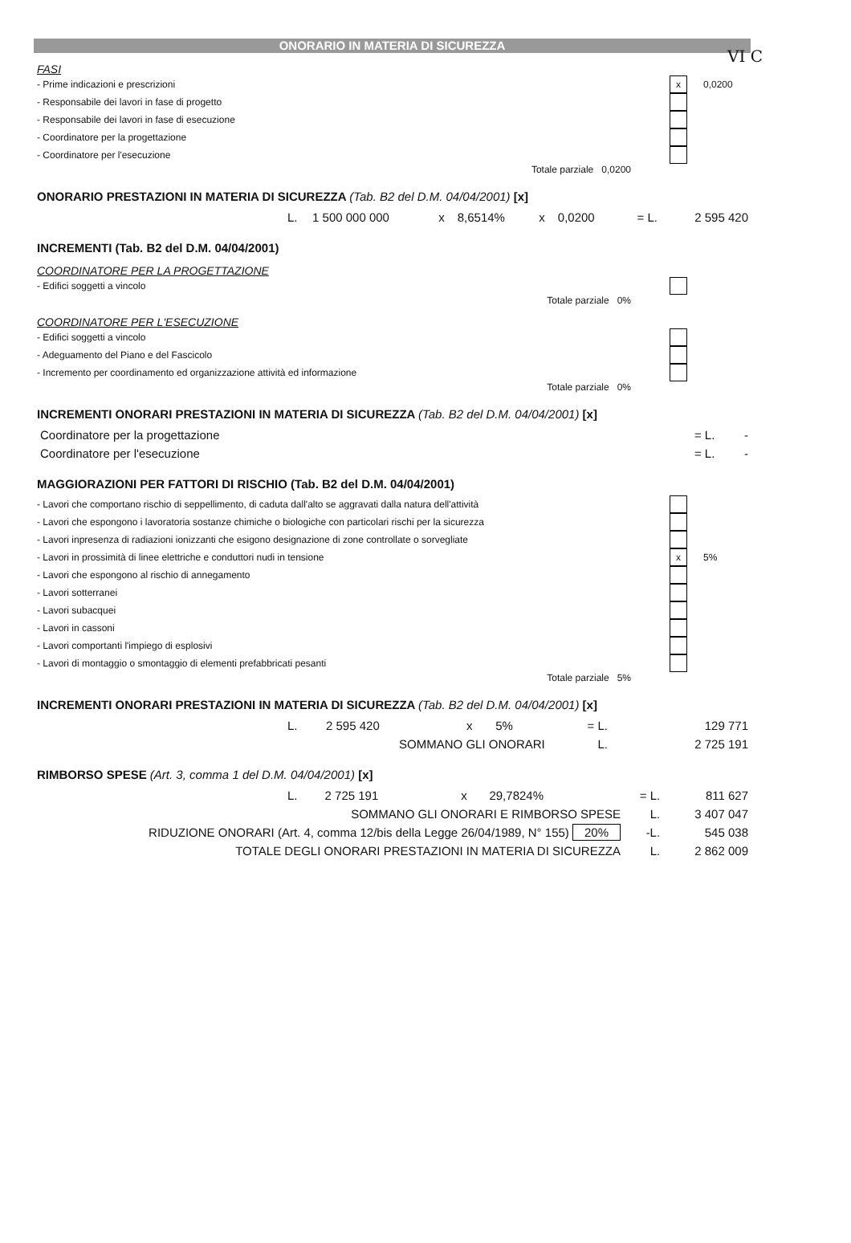VI C
ONORARIO IN MATERIA DI SICUREZZA
FASI
- Prime indicazioni e prescrizioni x 0,0200
- Responsabile dei lavori in fase di progetto
- Responsabile dei lavori in fase di esecuzione
- Coordinatore per la progettazione
- Coordinatore per l'esecuzione
Totale parziale 0,0200
ONORARIO PRESTAZIONI IN MATERIA DI SICUREZZA (Tab. B2 del D.M. 04/04/2001) [x]
| | L. | 1 500 000 000 | x | 8,6514% | x | 0,0200 | = L. | 2 595 420 |
INCREMENTI (Tab. B2 del D.M. 04/04/2001)
COORDINATORE PER LA PROGETTAZIONE
- Edifici soggetti a vincolo
Totale parziale 0%
COORDINATORE PER L'ESECUZIONE
- Edifici soggetti a vincolo
- Adeguamento del Piano e del Fascicolo
- Incremento per coordinamento ed organizzazione attività ed informazione
Totale parziale 0%
INCREMENTI ONORARI PRESTAZIONI IN MATERIA DI SICUREZZA (Tab. B2 del D.M. 04/04/2001) [x]
| Coordinatore per la progettazione | = L. | - |
| Coordinatore per l'esecuzione | = L. | - |
MAGGIORAZIONI PER FATTORI DI RISCHIO (Tab. B2 del D.M. 04/04/2001)
- Lavori che comportano rischio di seppellimento, di caduta dall'alto se aggravati dalla natura dell'attività
- Lavori che espongono i lavoratoria sostanze chimiche o biologiche con particolari rischi per la sicurezza
- Lavori inpresenza di radiazioni ionizzanti che esigono designazione di zone controllate o sorvegliate
- Lavori in prossimità di linee elettriche e conduttori nudi in tensione x 5%
- Lavori che espongono al rischio di annegamento
- Lavori sotterranei
- Lavori subacquei
- Lavori in cassoni
- Lavori comportanti l'impiego di esplosivi
- Lavori di montaggio o smontaggio di elementi prefabbricati pesanti
Totale parziale 5%
INCREMENTI ONORARI PRESTAZIONI IN MATERIA DI SICUREZZA (Tab. B2 del D.M. 04/04/2001) [x]
| | L. | 2 595 420 | x | 5% | = L. | 129 771 |
| SOMMANO GLI ONORARI | | | | | L. | 2 725 191 |
RIMBORSO SPESE (Art. 3, comma 1 del D.M. 04/04/2001) [x]
| | L. | 2 725 191 | x | 29,7824% | = L. | 811 627 |
| SOMMANO GLI ONORARI E RIMBORSO SPESE | | | | | L. | 3 407 047 |
| RIDUZIONE ONORARI (Art. 4, comma 12/bis della Legge 26/04/1989, N° 155) 20% | | | | | -L. | 545 038 |
| TOTALE DEGLI ONORARI PRESTAZIONI IN MATERIA DI SICUREZZA | | | | | L. | 2 862 009 |